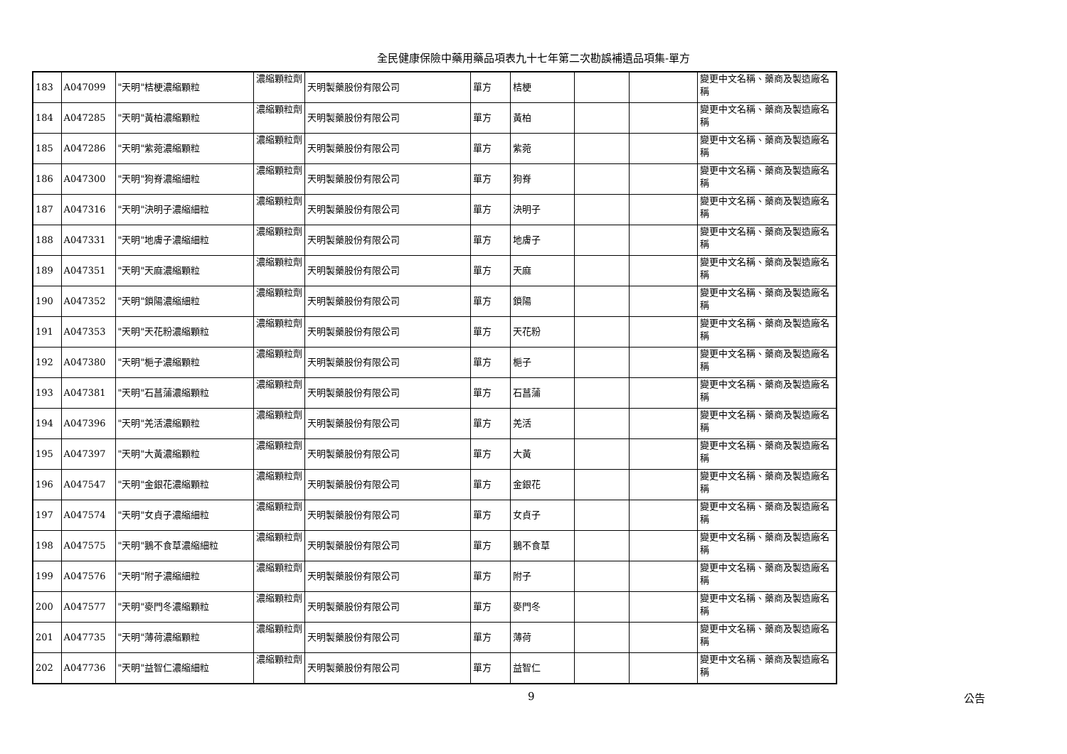全民健康保險中藥用藥品項表九十七年第二次勘誤補遺品項集-單方
| 183 | A047099 | "天明"桔梗濃縮顆粒 | 濃縮顆粒劑 | 天明製藥股份有限公司 | 單方 | 桔梗 | | | 變更中文名稱、藥商及製造廠名稱 |
| 184 | A047285 | "天明"黃柏濃縮顆粒 | 濃縮顆粒劑 | 天明製藥股份有限公司 | 單方 | 黃柏 | | | 變更中文名稱、藥商及製造廠名稱 |
| 185 | A047286 | "天明"紫菀濃縮顆粒 | 濃縮顆粒劑 | 天明製藥股份有限公司 | 單方 | 紫菀 | | | 變更中文名稱、藥商及製造廠名稱 |
| 186 | A047300 | "天明"狗脊濃縮細粒 | 濃縮顆粒劑 | 天明製藥股份有限公司 | 單方 | 狗脊 | | | 變更中文名稱、藥商及製造廠名稱 |
| 187 | A047316 | "天明"決明子濃縮細粒 | 濃縮顆粒劑 | 天明製藥股份有限公司 | 單方 | 決明子 | | | 變更中文名稱、藥商及製造廠名稱 |
| 188 | A047331 | "天明"地膚子濃縮細粒 | 濃縮顆粒劑 | 天明製藥股份有限公司 | 單方 | 地膚子 | | | 變更中文名稱、藥商及製造廠名稱 |
| 189 | A047351 | "天明"天麻濃縮顆粒 | 濃縮顆粒劑 | 天明製藥股份有限公司 | 單方 | 天麻 | | | 變更中文名稱、藥商及製造廠名稱 |
| 190 | A047352 | "天明"鎖陽濃縮細粒 | 濃縮顆粒劑 | 天明製藥股份有限公司 | 單方 | 鎖陽 | | | 變更中文名稱、藥商及製造廠名稱 |
| 191 | A047353 | "天明"天花粉濃縮顆粒 | 濃縮顆粒劑 | 天明製藥股份有限公司 | 單方 | 天花粉 | | | 變更中文名稱、藥商及製造廠名稱 |
| 192 | A047380 | "天明"梔子濃縮顆粒 | 濃縮顆粒劑 | 天明製藥股份有限公司 | 單方 | 梔子 | | | 變更中文名稱、藥商及製造廠名稱 |
| 193 | A047381 | "天明"石菖蒲濃縮顆粒 | 濃縮顆粒劑 | 天明製藥股份有限公司 | 單方 | 石菖蒲 | | | 變更中文名稱、藥商及製造廠名稱 |
| 194 | A047396 | "天明"羌活濃縮顆粒 | 濃縮顆粒劑 | 天明製藥股份有限公司 | 單方 | 羌活 | | | 變更中文名稱、藥商及製造廠名稱 |
| 195 | A047397 | "天明"大黃濃縮顆粒 | 濃縮顆粒劑 | 天明製藥股份有限公司 | 單方 | 大黃 | | | 變更中文名稱、藥商及製造廠名稱 |
| 196 | A047547 | "天明"金銀花濃縮顆粒 | 濃縮顆粒劑 | 天明製藥股份有限公司 | 單方 | 金銀花 | | | 變更中文名稱、藥商及製造廠名稱 |
| 197 | A047574 | "天明"女貞子濃縮細粒 | 濃縮顆粒劑 | 天明製藥股份有限公司 | 單方 | 女貞子 | | | 變更中文名稱、藥商及製造廠名稱 |
| 198 | A047575 | "天明"鵝不食草濃縮細粒 | 濃縮顆粒劑 | 天明製藥股份有限公司 | 單方 | 鵝不食草 | | | 變更中文名稱、藥商及製造廠名稱 |
| 199 | A047576 | "天明"附子濃縮細粒 | 濃縮顆粒劑 | 天明製藥股份有限公司 | 單方 | 附子 | | | 變更中文名稱、藥商及製造廠名稱 |
| 200 | A047577 | "天明"麥門冬濃縮顆粒 | 濃縮顆粒劑 | 天明製藥股份有限公司 | 單方 | 麥門冬 | | | 變更中文名稱、藥商及製造廠名稱 |
| 201 | A047735 | "天明"薄荷濃縮顆粒 | 濃縮顆粒劑 | 天明製藥股份有限公司 | 單方 | 薄荷 | | | 變更中文名稱、藥商及製造廠名稱 |
| 202 | A047736 | "天明"益智仁濃縮細粒 | 濃縮顆粒劑 | 天明製藥股份有限公司 | 單方 | 益智仁 | | | 變更中文名稱、藥商及製造廠名稱 |
9 公告